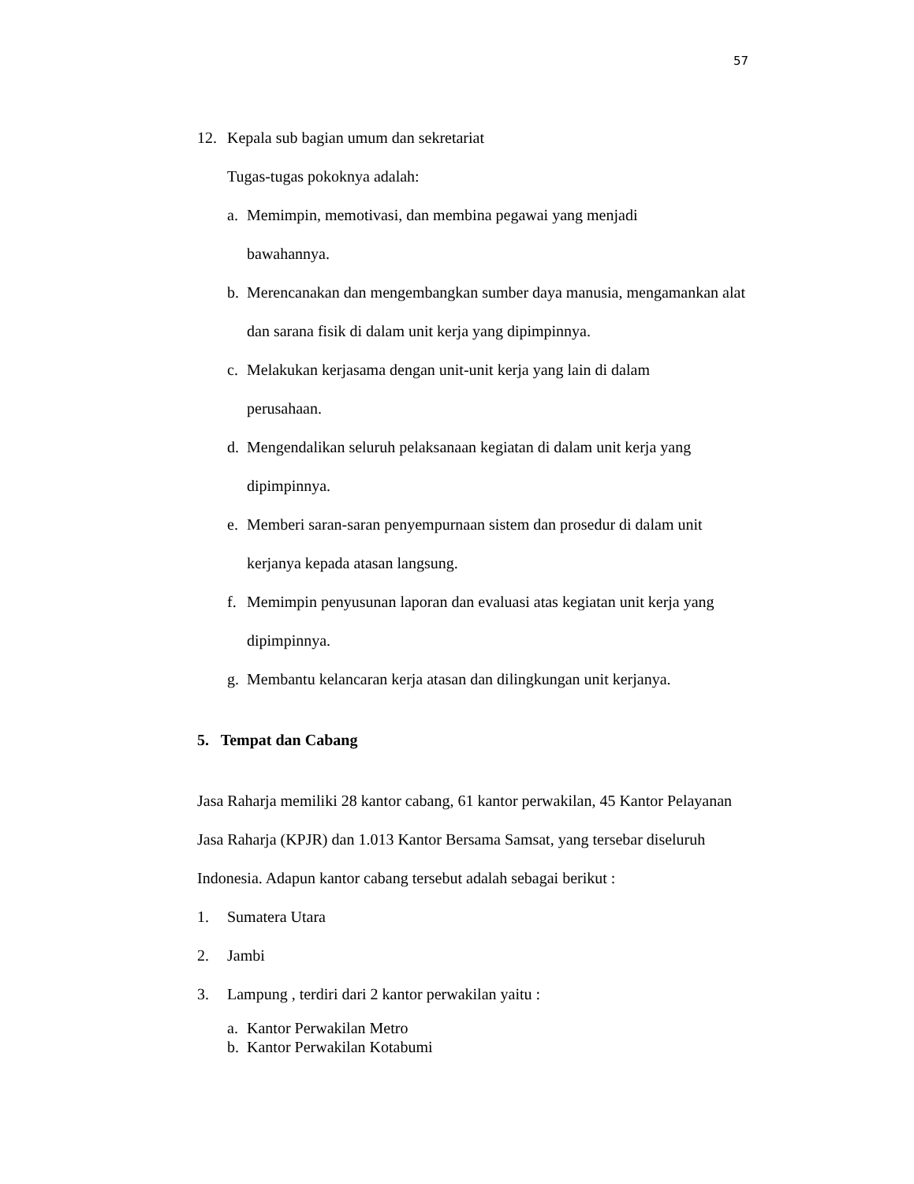57
12. Kepala sub bagian umum dan sekretariat
Tugas-tugas pokoknya adalah:
a. Memimpin, memotivasi, dan membina pegawai yang menjadi
bawahannya.
b. Merencanakan dan mengembangkan sumber daya manusia, mengamankan alat dan sarana fisik di dalam unit kerja yang dipimpinnya.
c. Melakukan kerjasama dengan unit-unit kerja yang lain di dalam
perusahaan.
d. Mengendalikan seluruh pelaksanaan kegiatan di dalam unit kerja yang dipimpinnya.
e. Memberi saran-saran penyempurnaan sistem dan prosedur di dalam unit kerjanya kepada atasan langsung.
f. Memimpin penyusunan laporan dan evaluasi atas kegiatan unit kerja yang dipimpinnya.
g. Membantu kelancaran kerja atasan dan dilingkungan unit kerjanya.
5. Tempat dan Cabang
Jasa Raharja memiliki 28 kantor cabang, 61 kantor perwakilan, 45 Kantor Pelayanan Jasa Raharja (KPJR) dan 1.013 Kantor Bersama Samsat, yang tersebar diseluruh Indonesia. Adapun kantor cabang tersebut adalah sebagai berikut :
1. Sumatera Utara
2. Jambi
3. Lampung , terdiri dari 2 kantor perwakilan yaitu :
a. Kantor Perwakilan Metro
b. Kantor Perwakilan Kotabumi